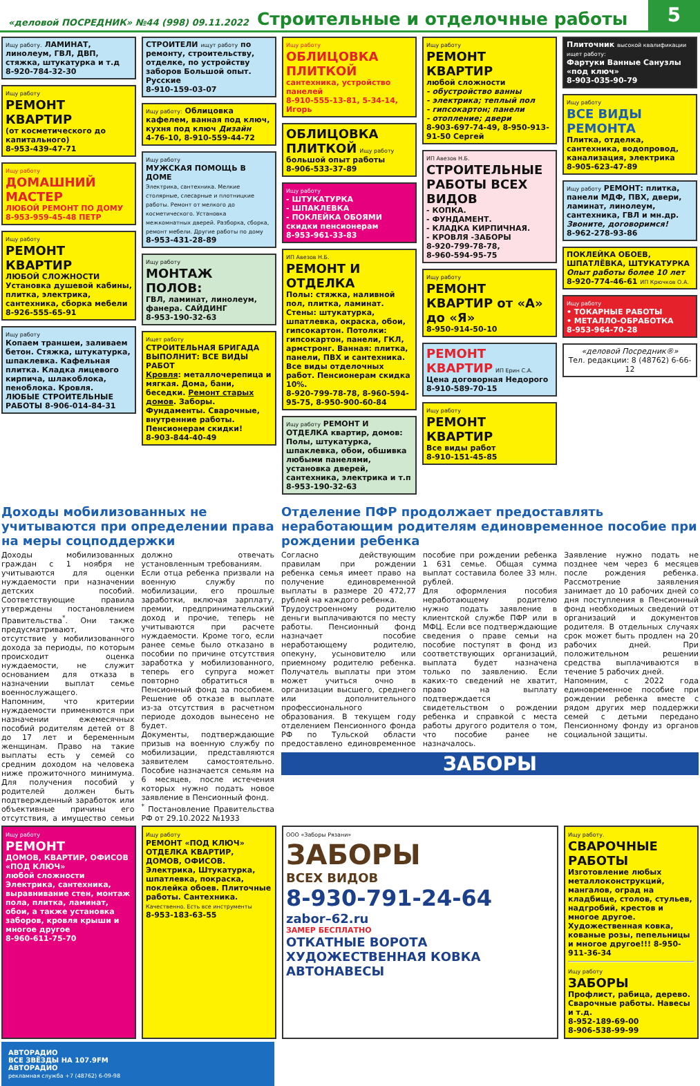«деловой ПОСРЕДНИК» №44 (998) 09.11.2022
Строительные и отделочные работы
5
Ищу работу. ЛАМИНАТ, линолеум, ГВЛ, ДВП, стяжка, штукатурка и т.д
8-920-784-32-30
Ищу работу
РЕМОНТ КВАРТИР
(от косметического до капитального)
8-953-439-47-71
Ищу работу
ДОМАШНИЙ МАСТЕР
ЛЮБОЙ РЕМОНТ ПО ДОМУ
8-953-959-45-48 ПЕТР
Ищу работу
РЕМОНТ КВАРТИР
ЛЮБОЙ СЛОЖНОСТИ
Установка душевой кабины, плитка, электрика, сантехника, сборка мебели
8-926-555-65-91
Ищу работу
Копаем траншеи, заливаем бетон. Стяжка, штукатурка, шпаклевка. Кафельная плитка. Кладка лицевого кирпича, шлакоблока, пеноблока. Кровля.
ЛЮБЫЕ СТРОИТЕЛЬНЫЕ РАБОТЫ 8-906-014-84-31
СТРОИТЕЛИ ищут работу по ремонту, строительству, отделке, по устройству заборов Большой опыт. Русские
8-910-159-03-07
Ищу работу: Облицовка кафелем, ванная под ключ, кухня под ключ Дизайн
4-76-10, 8-910-559-44-72
Ищу работу
МУЖСКАЯ ПОМОЩЬ В ДОМЕ
Электрика, сантехника. Мелкие столярные, слесарные и плотницкие работы. Ремонт от мелкого до косметического. Установка межкомнатных дверей. Разборка, сборка, ремонт мебели. Другие работы по дому
8-953-431-28-89
Ищу работу
МОНТАЖ ПОЛОВ:
ГВЛ, ламинат, линолеум, фанера. САЙДИНГ
8-953-190-32-63
Ищет работу
СТРОИТЕЛЬНАЯ БРИГАДА ВЫПОЛНИТ: ВСЕ ВИДЫ РАБОТ
Кровля: металлочерепица и мягкая. Дома, бани, беседки. Ремонт старых домов. Заборы. Фундаменты. Сварочные, внутренние работы. Пенсионерам скидки!
8-903-844-40-49
Ищу работу
ОБЛИЦОВКА ПЛИТКОЙ
сантехника, устройство панелей
8-910-555-13-81, 5-34-14, Игорь
ОБЛИЦОВКА ПЛИТКОЙ Ищу работу
большой опыт работы
8-906-533-37-89
Ищу работу
- ШТУКАТУРКА
- ШПАКЛЕВКА
- ПОКЛЕЙКА ОБОЯМИ
скидки пенсионерам
8-953-961-33-83
ИП Авезов Н.Б.
РЕМОНТ И ОТДЕЛКА
Полы: стяжка, наливной пол, плитка, ламинат. Стены: штукатурка, шпатлевка, окраска, обои, гипсокартон. Потолки: гипсокартон, панели, ГКЛ, армстронг. Ванная: плитка, панели, ПВХ и сантехника. Все виды отделочных работ. Пенсионерам скидка 10%.
8-920-799-78-78, 8-960-594-95-75, 8-950-900-60-84
Ищу работу РЕМОНТ И ОТДЕЛКА квартир, домов: Полы, штукатурка, шпаклевка, обои, обшивка любыми панелями, установка дверей, сантехника, электрика и т.п
8-953-190-32-63
Ищу работу
РЕМОНТ КВАРТИР
любой сложности
- обустройство ванны
- электрика; теплый пол
- гипсокартон; панели
- отопление; двери
8-903-697-74-49, 8-950-913-91-50 Сергей
ИП Авезов Н.Б.
СТРОИТЕЛЬНЫЕ РАБОТЫ ВСЕХ ВИДОВ
- КОПКА.
- ФУНДАМЕНТ.
- КЛАДКА КИРПИЧНАЯ.
- КРОВЛЯ -ЗАБОРЫ
8-920-799-78-78,
8-960-594-95-75
Ищу работу
РЕМОНТ КВАРТИР от «А» до «Я»
8-950-914-50-10
РЕМОНТ КВАРТИР ИП Ерин С.А.
Цена договорная Недорого
8-910-589-70-15
Ищу работу
РЕМОНТ КВАРТИР
Все виды работ
8-910-151-45-85
Плиточник высокой квалификации ищет работу:
Фартуки Ванные Санузлы «под ключ»
8-903-035-90-79
Ищу работу
ВСЕ ВИДЫ РЕМОНТА
Плитка, отделка, сантехника, водопровод, канализация, электрика
8-905-623-47-89
Ищу работу РЕМОНТ: плитка, панели МДФ, ПВХ, двери, ламинат, линолеум, сантехника, ГВЛ и мн.др. Звоните, договоримся!
8-962-278-93-86
ПОКЛЕЙКА ОБОЕВ, ШПАТЛЁВКА, ШТУКАТУРКА
Опыт работы более 10 лет
8-920-774-46-61 ИП Крючков О.А.
Ищу работу
• ТОКАРНЫЕ РАБОТЫ
• МЕТАЛЛО-ОБРАБОТКА
8-953-964-70-28
«деловой Посредник®»
Тел. редакции: 8 (48762) 6-66-12
Доходы мобилизованных не учитываются при определении права на меры соцподдержки
Доходы мобилизованных граждан с 1 ноября не учитываются для оценки нуждаемости при назначении детских пособий. Соответствующие правила утверждены постановлением Правительства<sup>*</sup>. Они также предусматривают, что отсутствие у мобилизованного дохода за периоды, по которым происходит оценка нуждаемости, не служит основанием для отказа в назначении выплат семье военнослужащего.
Напомним, что критерии нуждаемости применяются при назначении ежемесячных пособий родителям детей от 8 до 17 лет и беременным женщинам. Право на такие выплаты есть у семей со средним доходом на человека ниже прожиточного минимума. Для получения пособий у родителей должен быть подтвержденный заработок или объективные причины его отсутствия, а имущество семьи должно отвечать установленным требованиям.
Если отца ребенка призвали на военную службу по мобилизации, его прошлые заработки, включая зарплату, премии, предпринимательский доход и прочие, теперь не учитываются при расчете нуждаемости. Кроме того, если ранее семье было отказано в пособии по причине отсутствия заработка у мобилизованного, теперь его супруга может повторно обратиться в Пенсионный фонд за пособием. Решение об отказе в выплате из-за отсутствия в расчетном периоде доходов вынесено не будет.
Документы, подтверждающие призыв на военную службу по мобилизации, представляются заявителем самостоятельно. Пособие назначается семьям на 6 месяцев, после истечения которых нужно подать новое заявление в Пенсионный фонд.
<sup>*</sup> Постановление Правительства РФ от 29.10.2022 №1933
Отделение ПФР продолжает предоставлять неработающим родителям единовременное пособие при рождении ребенка
Согласно действующим правилам при рождении ребенка семья имеет право на получение единовременной выплаты в размере 20 472,77 рублей на каждого ребенка.
Трудоустроенному родителю деньги выплачиваются по месту работы. Пенсионный фонд назначает пособие неработающему родителю, опекуну, усыновителю или приемному родителю ребенка. Получатель выплаты при этом может учиться очно в организации высшего, среднего или дополнительного профессионального образования. В текущем году отделением Пенсионного фонда РФ по Тульской области предоставлено единовременное пособие при рождении ребенка 1 631 семье. Общая сумма выплат составила более 33 млн. рублей.
Для оформления пособия неработающему родителю нужно подать заявление в клиентской службе ПФР или в МФЦ. Если все подтверждающие сведения о праве семьи на пособие поступят в фонд из соответствующих организаций, выплата будет назначена только по заявлению. Если каких-то сведений не хватит, право на выплату подтверждается свидетельством о рождении ребенка и справкой с места работы другого родителя о том, что пособие ранее не назначалось.
Заявление нужно подать не позднее чем через 6 месяцев после рождения ребенка. Рассмотрение заявления занимает до 10 рабочих дней со дня поступления в Пенсионный фонд необходимых сведений от организаций и документов родителя. В отдельных случаях срок может быть продлен на 20 рабочих дней. При положительном решении средства выплачиваются в течение 5 рабочих дней.
Напомним, с 2022 года единовременное пособие при рождении ребенка вместе с рядом других мер поддержки семей с детьми передано Пенсионному фонду из органов социальной защиты.
ЗАБОРЫ
Ищу работу
РЕМОНТ
ДОМОВ, КВАРТИР, ОФИСОВ «ПОД КЛЮЧ»
любой сложности
Электрика, сантехника, выравнивание стен, монтаж пола, плитка, ламинат, обои, а также установка заборов, кровля крыши и многое другое
8-960-611-75-70
Ищу работу
РЕМОНТ «ПОД КЛЮЧ» ОТДЕЛКА КВАРТИР, ДОМОВ, ОФИСОВ.
Электрика, Штукатурка, шпатлевка, покраска, поклейка обоев. Плиточные работы. Сантехника.
Качественно. Есть все инструменты
8-953-183-63-55
ООО «Заборы Рязани»
ЗАБОРЫ
ВСЕХ ВИДОВ
8-930-791-24-64
zabor–62.ru
ЗАМЕР БЕСПЛАТНО
ОТКАТНЫЕ ВОРОТА
ХУДОЖЕСТВЕННАЯ КОВКА
АВТОНАВЕСЫ
Ищу работу.
СВАРОЧНЫЕ РАБОТЫ
Изготовление любых металлоконструкций, мангалов, оград на кладбище, столов, стульев, надгробий, крестов и многое другое. Художественная ковка, кованые розы, пепельницы и многое другое!!! 8-950-911-36-34
Ищу работу
ЗАБОРЫ
Профлист, рабица, дерево. Сварочные работы. Навесы и т.д.
8-952-189-69-00
8-906-538-99-99
АВТОРАДИО
ВСЕ ЗВЁЗДЫ НА 107.9FM
АВТОРАДИО
рекламная служба +7 (48762) 6-09-98